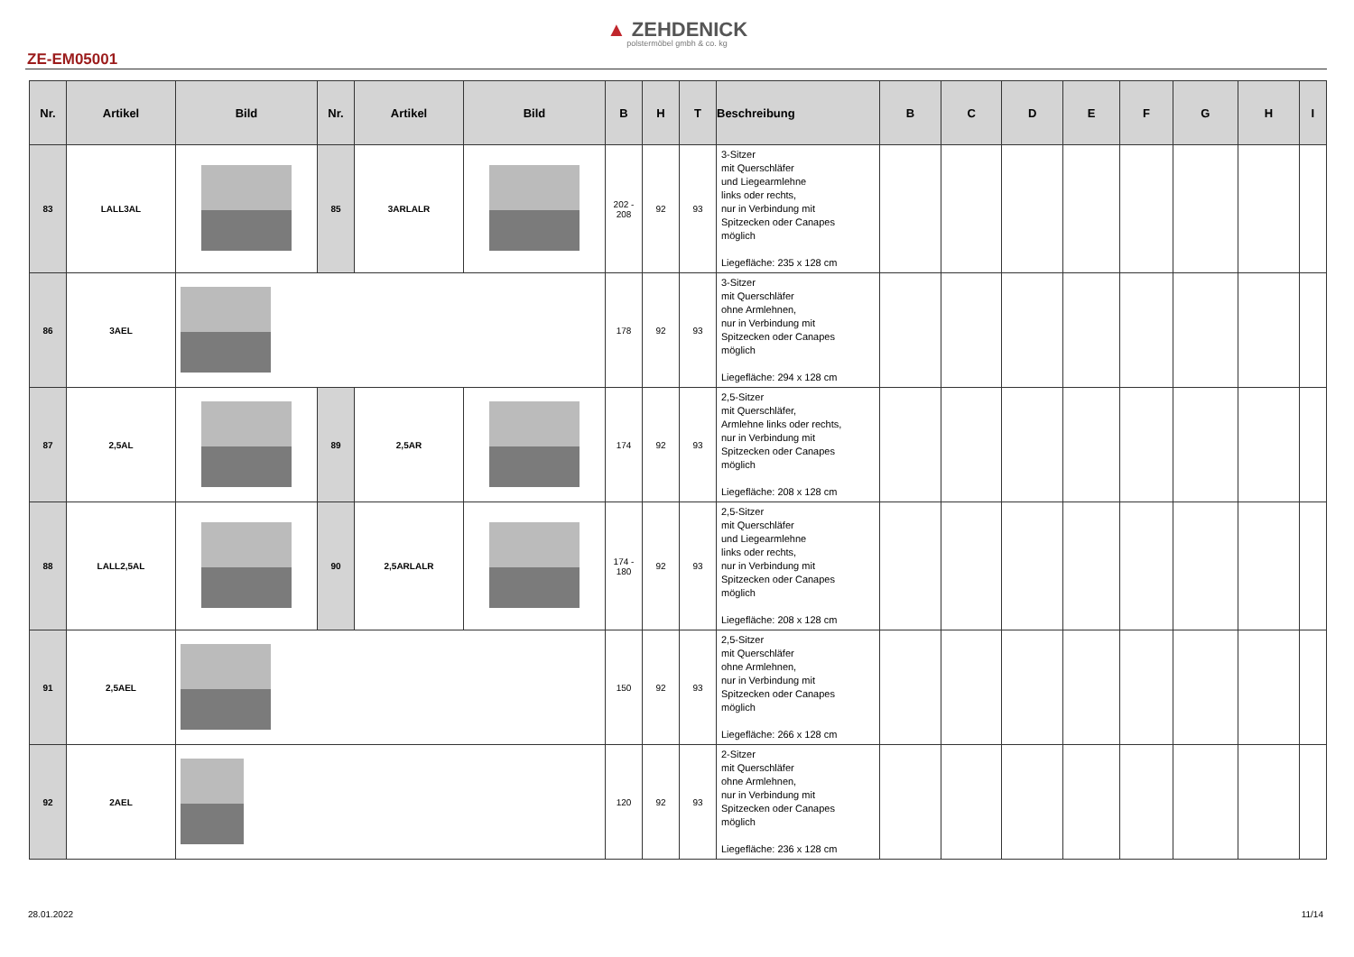▲ ZEHDENICK
polstermöbel gmbh & co. kg
ZE-EM05001
| Nr. | Artikel | Bild | Nr. | Artikel | Bild | B | H | T | Beschreibung | B | C | D | E | F | G | H | I |
| --- | --- | --- | --- | --- | --- | --- | --- | --- | --- | --- | --- | --- | --- | --- | --- | --- | --- |
| 83 | LALL3AL | | 85 | 3ARLALR | | 202 - 208 | 92 | 93 | 3-Sitzer mit Querschläfer und Liegearmlehne links oder rechts, nur in Verbindung mit Spitzecken oder Canapes möglich Liegefläche: 235 x 128 cm | | | | | | | | |
| 86 | 3AEL | | | | | 178 | 92 | 93 | 3-Sitzer mit Querschläfer ohne Armlehnen, nur in Verbindung mit Spitzecken oder Canapes möglich Liegefläche: 294 x 128 cm | | | | | | | | |
| 87 | 2,5AL | | 89 | 2,5AR | | 174 | 92 | 93 | 2,5-Sitzer mit Querschläfer, Armlehne links oder rechts, nur in Verbindung mit Spitzecken oder Canapes möglich Liegefläche: 208 x 128 cm | | | | | | | | |
| 88 | LALL2,5AL | | 90 | 2,5ARLALR | | 174 - 180 | 92 | 93 | 2,5-Sitzer mit Querschläfer und Liegearmlehne links oder rechts, nur in Verbindung mit Spitzecken oder Canapes möglich Liegefläche: 208 x 128 cm | | | | | | | | |
| 91 | 2,5AEL | | | | | 150 | 92 | 93 | 2,5-Sitzer mit Querschläfer ohne Armlehnen, nur in Verbindung mit Spitzecken oder Canapes möglich Liegefläche: 266 x 128 cm | | | | | | | | |
| 92 | 2AEL | | | | | 120 | 92 | 93 | 2-Sitzer mit Querschläfer ohne Armlehnen, nur in Verbindung mit Spitzecken oder Canapes möglich Liegefläche: 236 x 128 cm | | | | | | | | |
28.01.2022 11/14